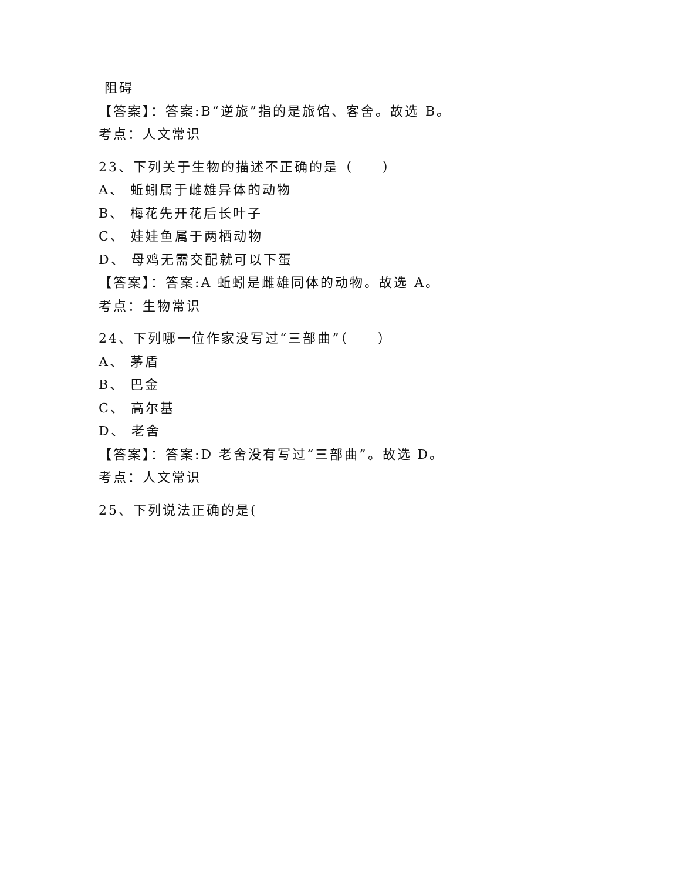阻碍
【答案】：答案:B“逆旅”指的是旅馆、客舍。故选 B。
考点：人文常识
23、下列关于生物的描述不正确的是（　　）
A、 蚯蚓属于雌雄异体的动物
B、 梅花先开花后长叶子
C、 娃娃鱼属于两栖动物
D、 母鸡无需交配就可以下蛋
【答案】：答案:A 蚯蚓是雌雄同体的动物。故选 A。
考点：生物常识
24、下列哪一位作家没写过“三部曲”（　　）
A、 茅盾
B、 巴金
C、 高尔基
D、 老舍
【答案】：答案:D 老舍没有写过“三部曲”。故选 D。
考点：人文常识
25、下列说法正确的是(